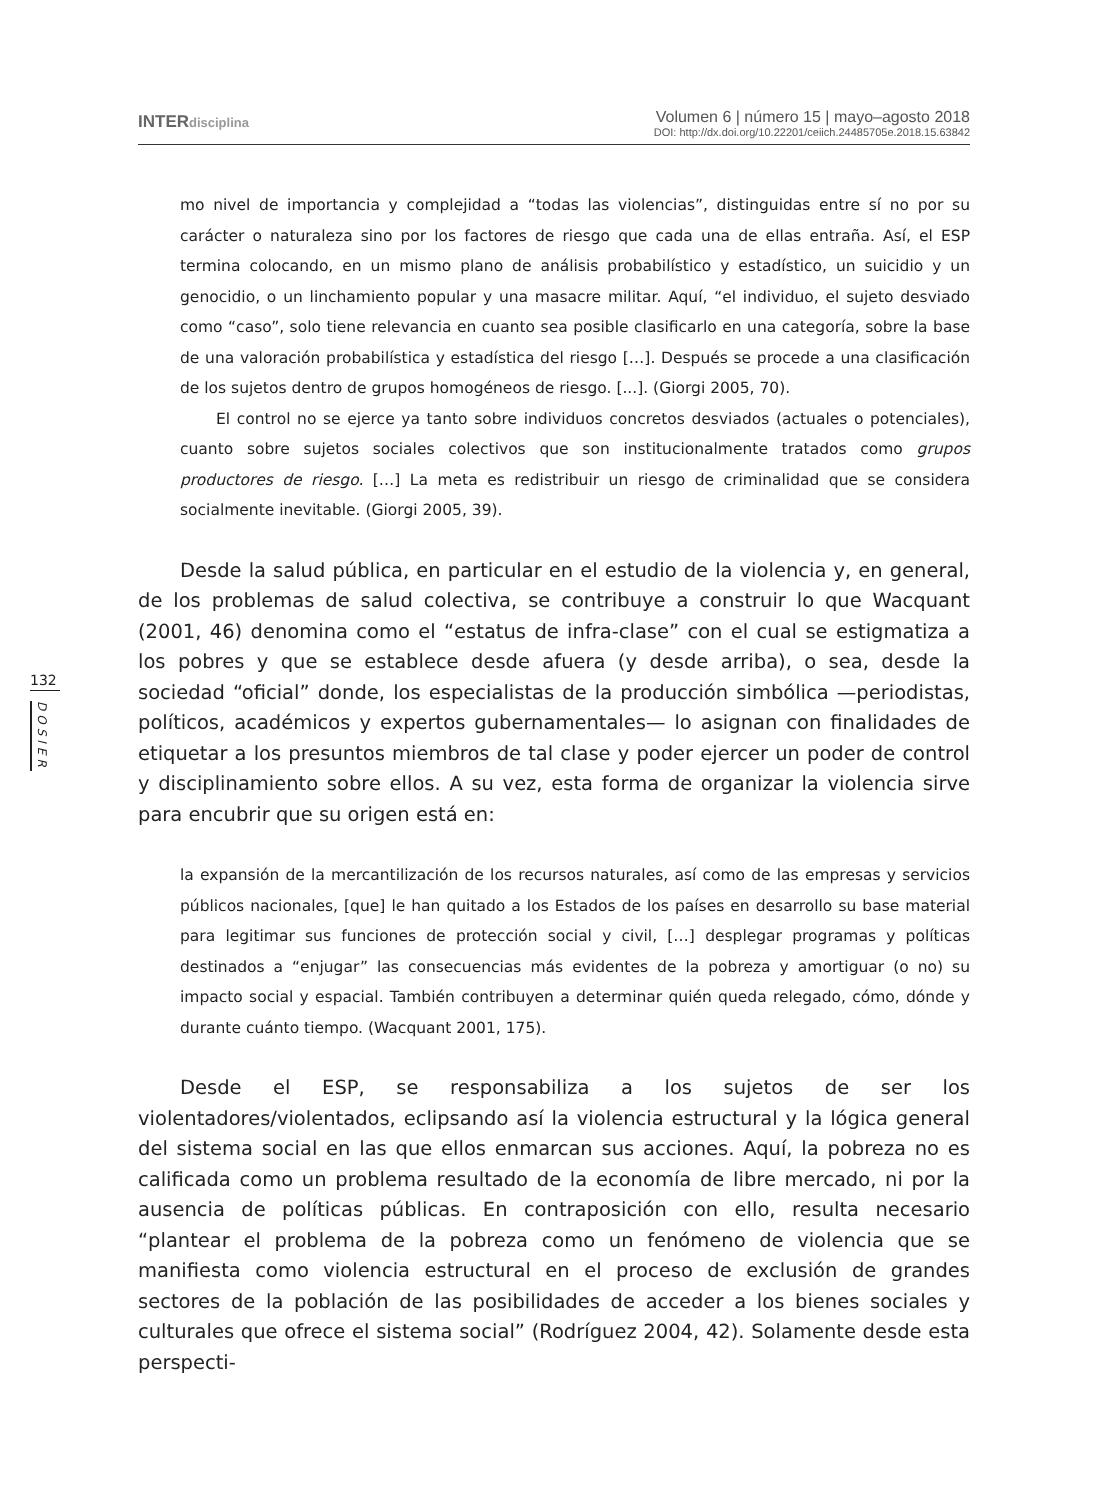INTERdisciplina
Volumen 6 | número 15 | mayo–agosto 2018
DOI: http://dx.doi.org/10.22201/ceiich.24485705e.2018.15.63842
132
DOSIER
mo nivel de importancia y complejidad a “todas las violencias”, distinguidas entre sí no por su carácter o naturaleza sino por los factores de riesgo que cada una de ellas entraña. Así, el ESP termina colocando, en un mismo plano de análisis probabilístico y estadístico, un suicidio y un genocidio, o un linchamiento popular y una masacre militar. Aquí, “el individuo, el sujeto desviado como “caso”, solo tiene relevancia en cuanto sea posible clasificarlo en una categoría, sobre la base de una valoración probabilística y estadística del riesgo […]. Después se procede a una clasificación de los sujetos dentro de grupos homogéneos de riesgo. [...]. (Giorgi 2005, 70).
El control no se ejerce ya tanto sobre individuos concretos desviados (actuales o potenciales), cuanto sobre sujetos sociales colectivos que son institucionalmente tratados como grupos productores de riesgo. […] La meta es redistribuir un riesgo de criminalidad que se considera socialmente inevitable. (Giorgi 2005, 39).
Desde la salud pública, en particular en el estudio de la violencia y, en general, de los problemas de salud colectiva, se contribuye a construir lo que Wacquant (2001, 46) denomina como el “estatus de infra-clase” con el cual se estigmatiza a los pobres y que se establece desde afuera (y desde arriba), o sea, desde la sociedad “oficial” donde, los especialistas de la producción simbólica —periodistas, políticos, académicos y expertos gubernamentales— lo asignan con finalidades de etiquetar a los presuntos miembros de tal clase y poder ejercer un poder de control y disciplinamiento sobre ellos. A su vez, esta forma de organizar la violencia sirve para encubrir que su origen está en:
la expansión de la mercantilización de los recursos naturales, así como de las empresas y servicios públicos nacionales, [que] le han quitado a los Estados de los países en desarrollo su base material para legitimar sus funciones de protección social y civil, […] desplegar programas y políticas destinados a “enjugar” las consecuencias más evidentes de la pobreza y amortiguar (o no) su impacto social y espacial. También contribuyen a determinar quién queda relegado, cómo, dónde y durante cuánto tiempo. (Wacquant 2001, 175).
Desde el ESP, se responsabiliza a los sujetos de ser los violentadores/violentados, eclipsando así la violencia estructural y la lógica general del sistema social en las que ellos enmarcan sus acciones. Aquí, la pobreza no es calificada como un problema resultado de la economía de libre mercado, ni por la ausencia de políticas públicas. En contraposición con ello, resulta necesario “plantear el problema de la pobreza como un fenómeno de violencia que se manifiesta como violencia estructural en el proceso de exclusión de grandes sectores de la población de las posibilidades de acceder a los bienes sociales y culturales que ofrece el sistema social” (Rodríguez 2004, 42). Solamente desde esta perspecti-